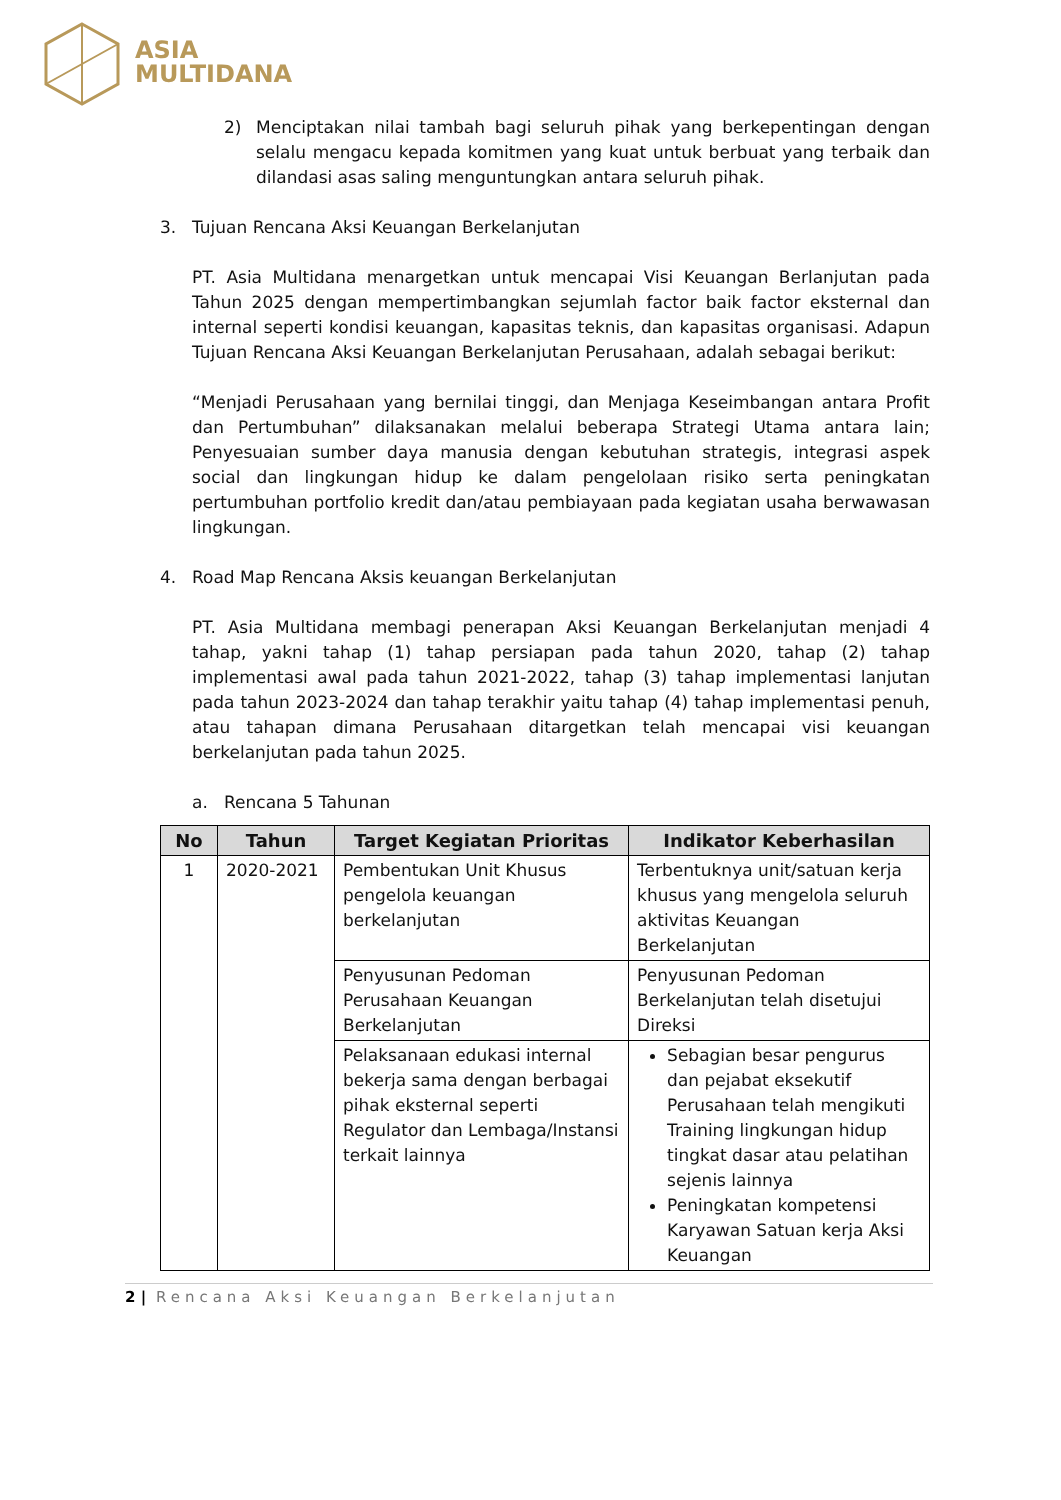ASIA
MULTIDANA
2) Menciptakan nilai tambah bagi seluruh pihak yang berkepentingan dengan selalu mengacu kepada komitmen yang kuat untuk berbuat yang terbaik dan dilandasi asas saling menguntungkan antara seluruh pihak.
3. Tujuan Rencana Aksi Keuangan Berkelanjutan
PT. Asia Multidana menargetkan untuk mencapai Visi Keuangan Berlanjutan pada Tahun 2025 dengan mempertimbangkan sejumlah factor baik factor eksternal dan internal seperti kondisi keuangan, kapasitas teknis, dan kapasitas organisasi. Adapun Tujuan Rencana Aksi Keuangan Berkelanjutan Perusahaan, adalah sebagai berikut:
“Menjadi Perusahaan yang bernilai tinggi, dan Menjaga Keseimbangan antara Profit dan Pertumbuhan” dilaksanakan melalui beberapa Strategi Utama antara lain; Penyesuaian sumber daya manusia dengan kebutuhan strategis, integrasi aspek social dan lingkungan hidup ke dalam pengelolaan risiko serta peningkatan pertumbuhan portfolio kredit dan/atau pembiayaan pada kegiatan usaha berwawasan lingkungan.
4. Road Map Rencana Aksis keuangan Berkelanjutan
PT. Asia Multidana membagi penerapan Aksi Keuangan Berkelanjutan menjadi 4 tahap, yakni tahap (1) tahap persiapan pada tahun 2020, tahap (2) tahap implementasi awal pada tahun 2021-2022, tahap (3) tahap implementasi lanjutan pada tahun 2023-2024 dan tahap terakhir yaitu tahap (4) tahap implementasi penuh, atau tahapan dimana Perusahaan ditargetkan telah mencapai visi keuangan berkelanjutan pada tahun 2025.
a. Rencana 5 Tahunan
| No | Tahun | Target Kegiatan Prioritas | Indikator Keberhasilan |
| --- | --- | --- | --- |
| 1 | 2020-2021 | Pembentukan Unit Khusus pengelola keuangan berkelanjutan | Terbentuknya unit/satuan kerja khusus yang mengelola seluruh aktivitas Keuangan Berkelanjutan |
| | | Penyusunan Pedoman Perusahaan Keuangan Berkelanjutan | Penyusunan Pedoman Berkelanjutan telah disetujui Direksi |
| | | Pelaksanaan edukasi internal bekerja sama dengan berbagai pihak eksternal seperti Regulator dan Lembaga/Instansi terkait lainnya | Sebagian besar pengurus dan pejabat eksekutif Perusahaan telah mengikuti Training lingkungan hidup tingkat dasar atau pelatihan sejenis lainnya Peningkatan kompetensi Karyawan Satuan kerja Aksi Keuangan |
2 | Rencana Aksi Keuangan Berkelanjutan